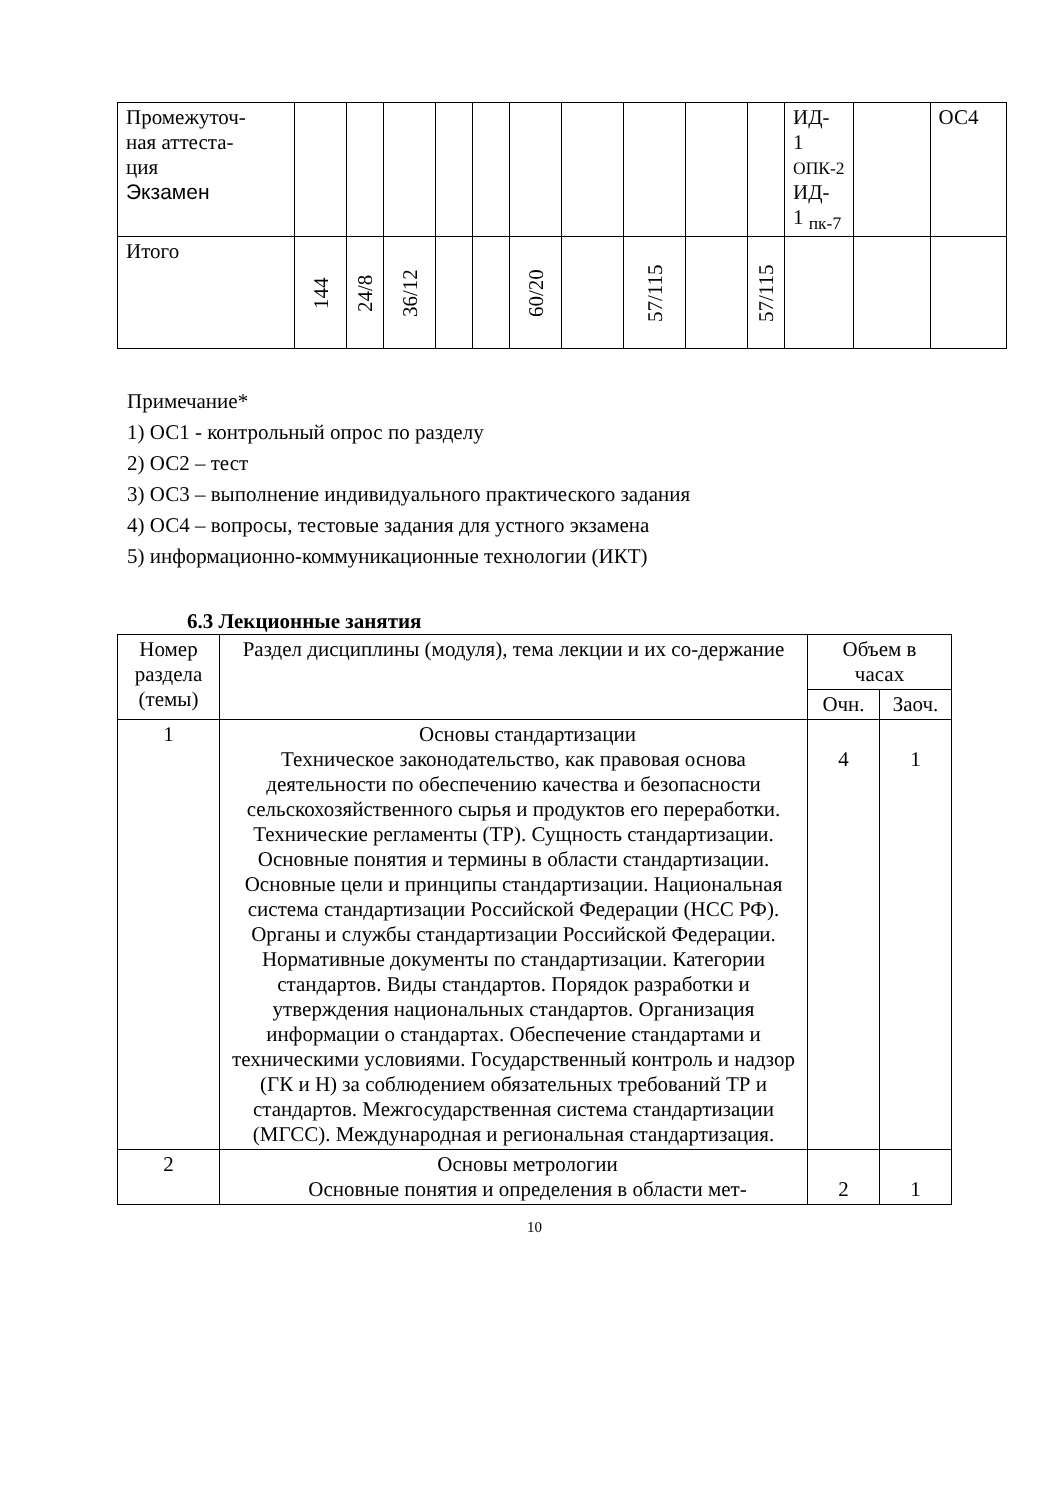| Промежуточ- ная аттеста- ция Экзамен | | | | | | | | | | | ИД- 1 ОПК-2 ИД- 1 <sub>пк-7</sub> | | ОС4 |
| Итого | 144 | 24/8 | 36/12 | | | 60/20 | | 57/115 | | 57/115 | | | |
Примечание*
1) ОС1 - контрольный опрос по разделу
2) ОС2 – тест
3) ОС3 – выполнение индивидуального практического задания
4) ОС4 – вопросы, тестовые задания для устного экзамена
5) информационно-коммуникационные технологии (ИКТ)
6.3 Лекционные занятия
| Номер раздела (темы) | Раздел дисциплины (модуля), тема лекции и их со-держание | Объем в часах | |
| --- | --- | --- | --- |
| | | Очн. | Заоч. |
| 1 | Основы стандартизации Техническое законодательство, как правовая основа деятельности по обеспечению качества и безопасности сельскохозяйственного сырья и продуктов его переработки. Технические регламенты (ТР). Сущность стандартизации. Основные понятия и термины в области стандартизации. Основные цели и принципы стандартизации. Национальная система стандартизации Российской Федерации (НСС РФ). Органы и службы стандартизации Российской Федерации. Нормативные документы по стандартизации. Категории стандартов. Виды стандартов. Порядок разработки и утверждения национальных стандартов. Организация информации о стандартах. Обеспечение стандартами и техническими условиями. Государственный контроль и надзор (ГК и Н) за соблюдением обязательных требований ТР и стандартов. Межгосударственная система стандартизации (МГСС). Международная и региональная стандартизация. | 4 | 1 |
| 2 | Основы метрологии Основные понятия и определения в области мет- | 2 | 1 |
10